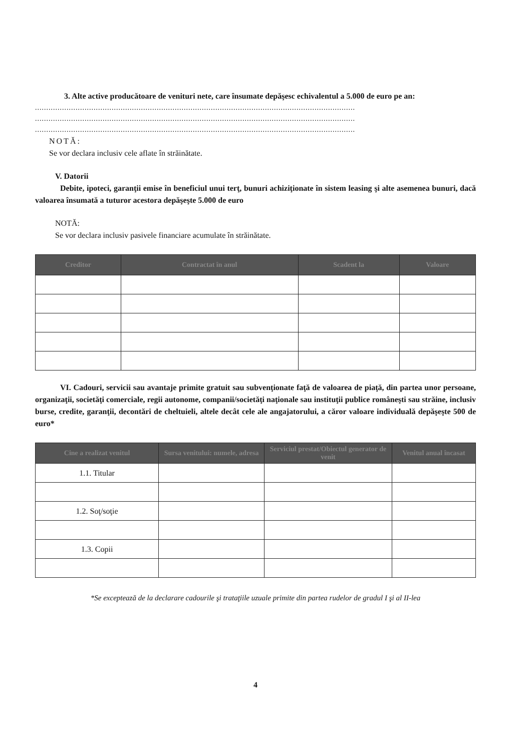3. Alte active producătoare de venituri nete, care însumate depăşesc echivalentul a 5.000 de euro pe an:
..............................................................................................................................................
..............................................................................................................................................
..............................................................................................................................................
NOTĂ:
Se vor declara inclusiv cele aflate în străinătate.
V. Datorii
Debite, ipoteci, garanţii emise în beneficiul unui terţ, bunuri achiziţionate în sistem leasing şi alte asemenea bunuri, dacă valoarea însumată a tuturor acestora depăşeşte 5.000 de euro
NOTĂ:
Se vor declara inclusiv pasivele financiare acumulate în străinătate.
| Creditor | Contractat în anul | Scadent la | Valoare |
| --- | --- | --- | --- |
VI. Cadouri, servicii sau avantaje primite gratuit sau subvenţionate faţă de valoarea de piaţă, din partea unor persoane, organizaţii, societăţi comerciale, regii autonome, companii/societăţi naţionale sau instituţii publice româneşti sau străine, inclusiv burse, credite, garanţii, decontări de cheltuieli, altele decât cele ale angajatorului, a căror valoare individuală depăşeşte 500 de euro*
| Cine a realizat venitul | Sursa venitului: numele, adresa | Serviciul prestat/Obiectul generator de venit | Venitul anual încasat |
| --- | --- | --- | --- |
| 1.1. Titular | | | |
| 1.2. Soţ/soţie | | | |
| 1.3. Copii | | | |
*Se exceptează de la declarare cadourile şi trataţiile uzuale primite din partea rudelor de gradul I şi al II-lea
4